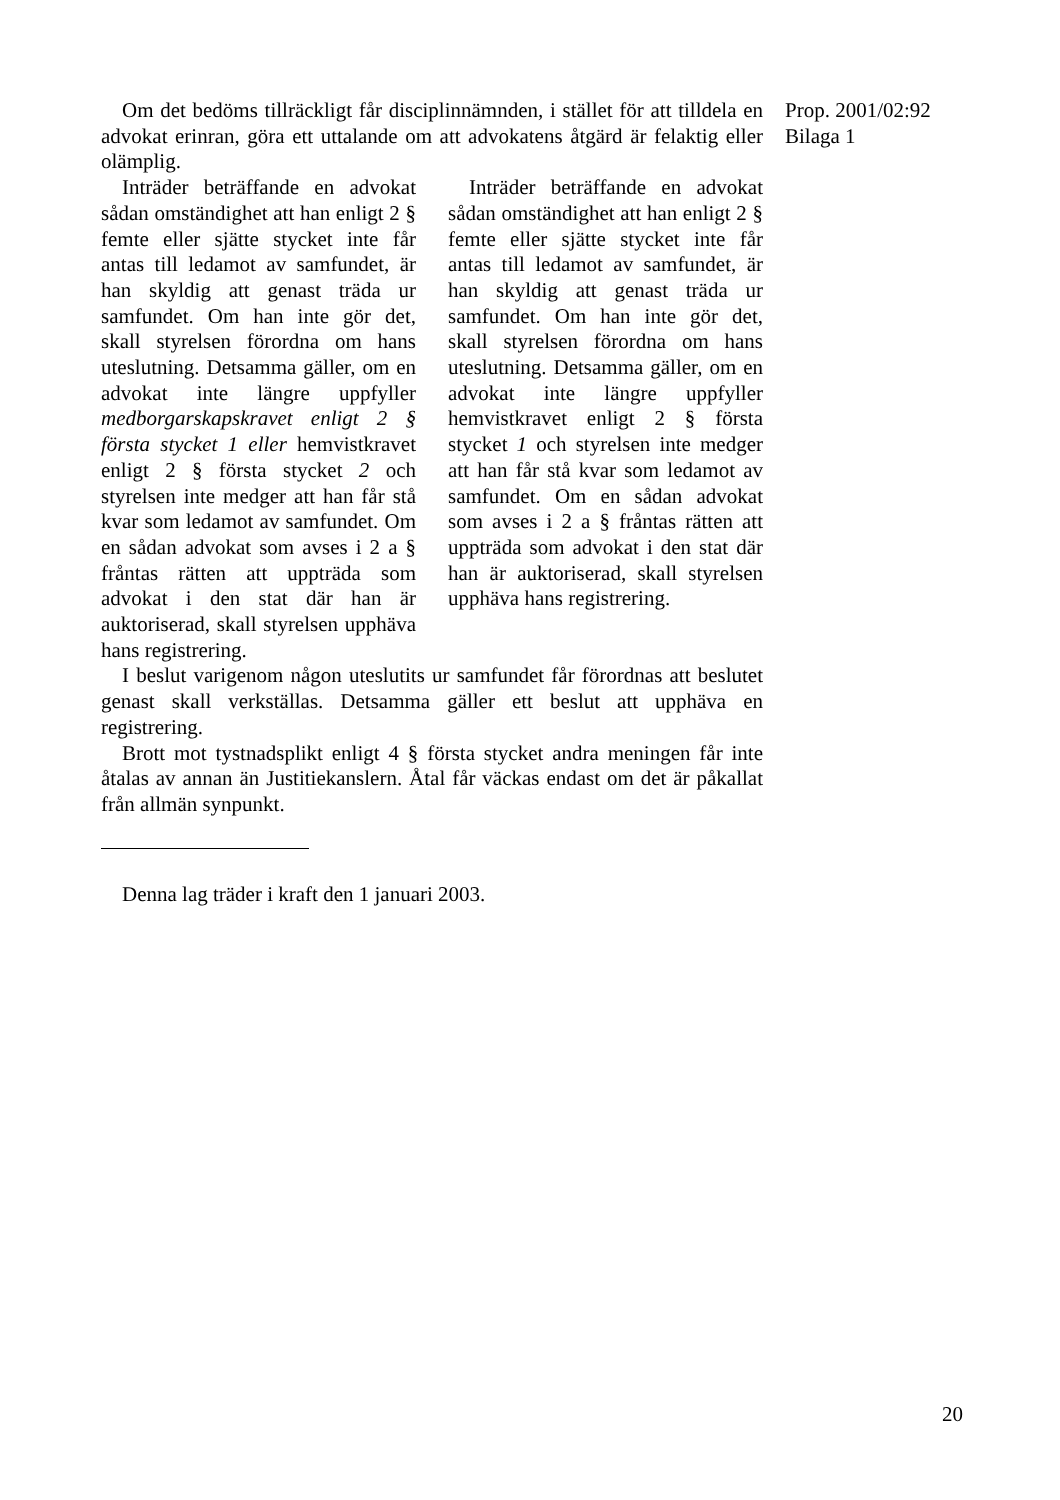Prop. 2001/02:92
Bilaga 1
Om det bedöms tillräckligt får disciplinnämnden, i stället för att tilldela en advokat erinran, göra ett uttalande om att advokatens åtgärd är felaktig eller olämplig.
Inträder beträffande en advokat sådan omständighet att han enligt 2 § femte eller sjätte stycket inte får antas till ledamot av samfundet, är han skyldig att genast träda ur samfundet. Om han inte gör det, skall styrelsen förordna om hans uteslutning. Detsamma gäller, om en advokat inte längre uppfyller medborgarskapskravet enligt 2 § första stycket 1 eller hemvistkravet enligt 2 § första stycket 2 och styrelsen inte medger att han får stå kvar som ledamot av samfundet. Om en sådan advokat som avses i 2 a § fråntas rätten att uppträda som advokat i den stat där han är auktoriserad, skall styrelsen upphäva hans registrering.
Inträder beträffande en advokat sådan omständighet att han enligt 2 § femte eller sjätte stycket inte får antas till ledamot av samfundet, är han skyldig att genast träda ur samfundet. Om han inte gör det, skall styrelsen förordna om hans uteslutning. Detsamma gäller, om en advokat inte längre uppfyller hemvistkravet enligt 2 § första stycket 1 och styrelsen inte medger att han får stå kvar som ledamot av samfundet. Om en sådan advokat som avses i 2 a § fråntas rätten att uppträda som advokat i den stat där han är auktoriserad, skall styrelsen upphäva hans registrering.
I beslut varigenom någon uteslutits ur samfundet får förordnas att beslutet genast skall verkställas. Detsamma gäller ett beslut att upphäva en registrering.
Brott mot tystnadsplikt enligt 4 § första stycket andra meningen får inte åtalas av annan än Justitiekanslern. Åtal får väckas endast om det är påkallat från allmän synpunkt.
Denna lag träder i kraft den 1 januari 2003.
20